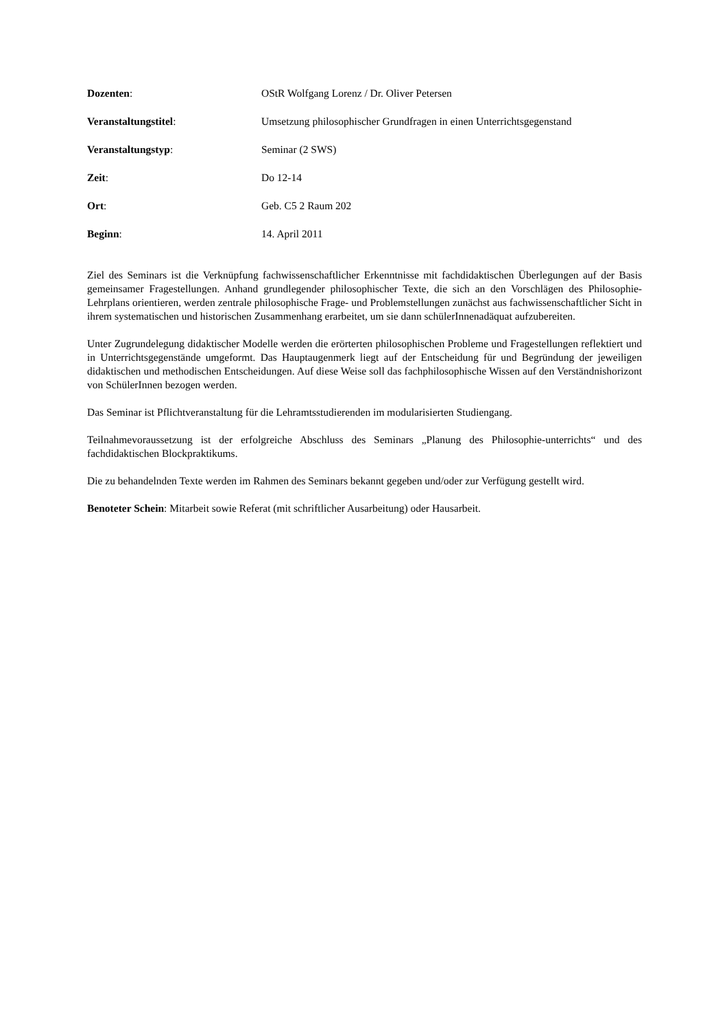Dozenten: OStR Wolfgang Lorenz / Dr. Oliver Petersen
Veranstaltungstitel: Umsetzung philosophischer Grundfragen in einen Unterrichtsgegenstand
Veranstaltungstyp: Seminar (2 SWS)
Zeit: Do 12-14
Ort: Geb. C5 2 Raum 202
Beginn: 14. April 2011
Ziel des Seminars ist die Verknüpfung fachwissenschaftlicher Erkenntnisse mit fachdidaktischen Überlegungen auf der Basis gemeinsamer Fragestellungen. Anhand grundlegender philosophischer Texte, die sich an den Vorschlägen des Philosophie-Lehrplans orientieren, werden zentrale philosophische Frage- und Problemstellungen zunächst aus fachwissenschaftlicher Sicht in ihrem systematischen und historischen Zusammenhang erarbeitet, um sie dann schülerInnenadäquat aufzubereiten.
Unter Zugrundelegung didaktischer Modelle werden die erörterten philosophischen Probleme und Fragestellungen reflektiert und in Unterrichtsgegenstände umgeformt. Das Hauptaugenmerk liegt auf der Entscheidung für und Begründung der jeweiligen didaktischen und methodischen Entscheidungen. Auf diese Weise soll das fachphilosophische Wissen auf den Verständnishorizont von SchülerInnen bezogen werden.
Das Seminar ist Pflichtveranstaltung für die Lehramtsstudierenden im modularisierten Studiengang.
Teilnahmevoraussetzung ist der erfolgreiche Abschluss des Seminars „Planung des Philosophie-unterrichts“ und des fachdidaktischen Blockpraktikums.
Die zu behandelnden Texte werden im Rahmen des Seminars bekannt gegeben und/oder zur Verfügung gestellt wird.
Benoteter Schein: Mitarbeit sowie Referat (mit schriftlicher Ausarbeitung) oder Hausarbeit.